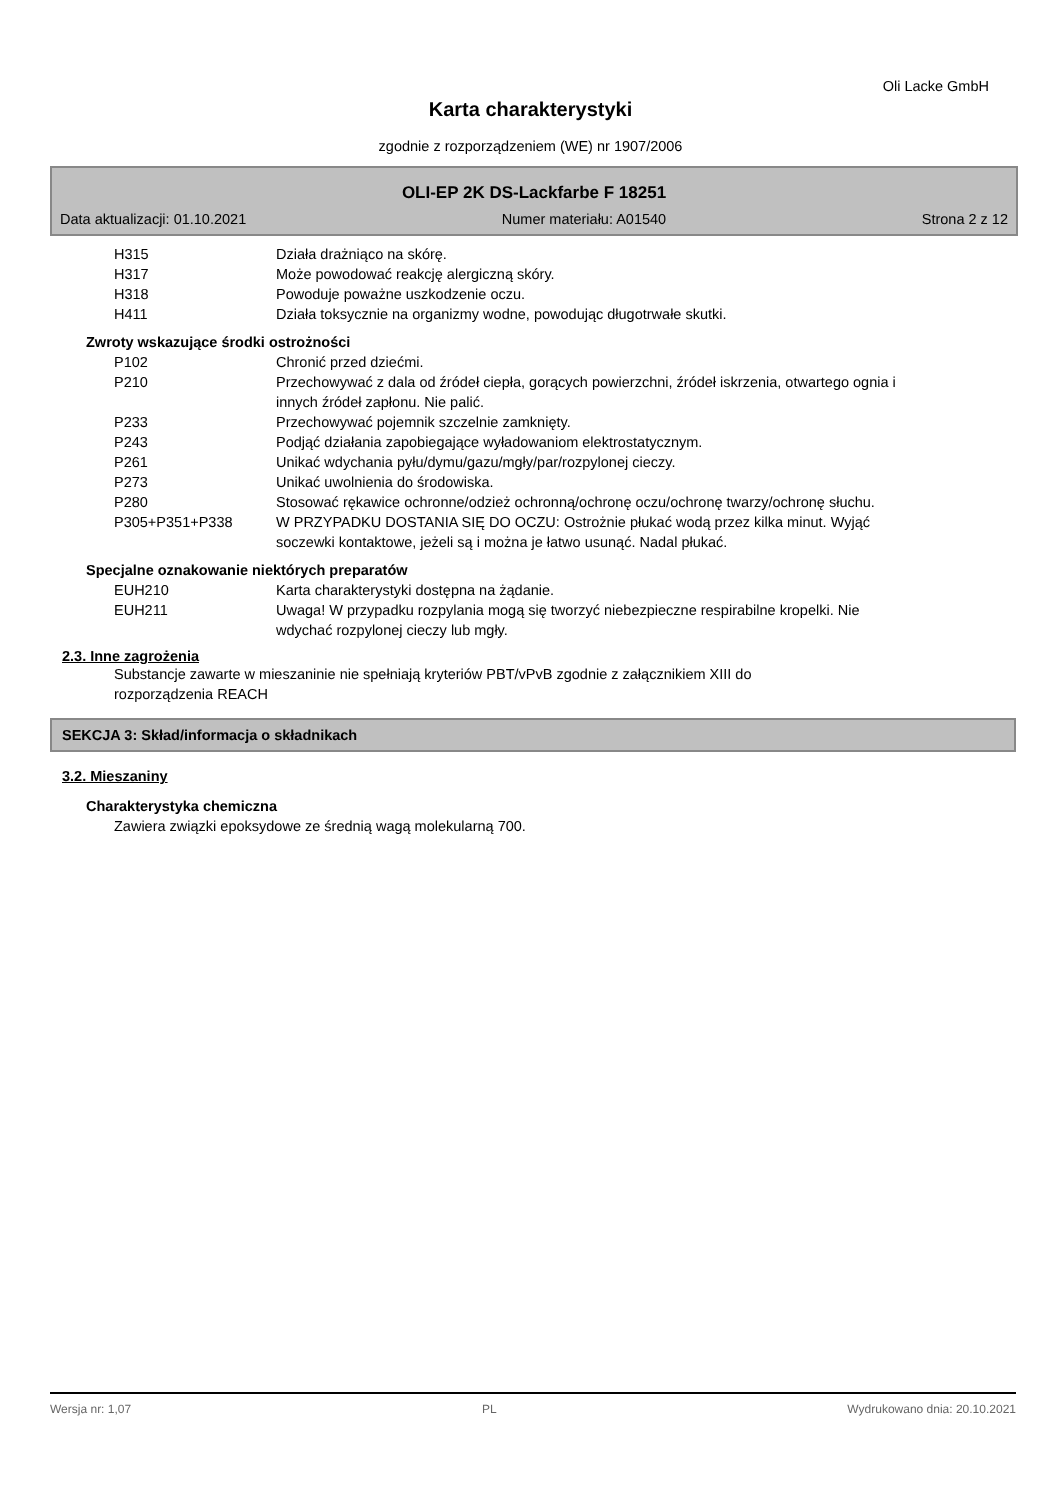Oli Lacke GmbH
Karta charakterystyki
zgodnie z rozporządzeniem (WE) nr 1907/2006
OLI-EP 2K DS-Lackfarbe F 18251
Data aktualizacji: 01.10.2021 Numer materiału: A01540 Strona 2 z 12
H315 Działa drażniąco na skórę.
H317 Może powodować reakcję alergiczną skóry.
H318 Powoduje poważne uszkodzenie oczu.
H411 Działa toksycznie na organizmy wodne, powodując długotrwałe skutki.
Zwroty wskazujące środki ostrożności
P102 Chronić przed dziećmi.
P210 Przechowywać z dala od źródeł ciepła, gorących powierzchni, źródeł iskrzenia, otwartego ognia i innych źródeł zapłonu. Nie palić.
P233 Przechowywać pojemnik szczelnie zamknięty.
P243 Podjąć działania zapobiegające wyładowaniom elektrostatycznym.
P261 Unikać wdychania pyłu/dymu/gazu/mgły/par/rozpylonej cieczy.
P273 Unikać uwolnienia do środowiska.
P280 Stosować rękawice ochronne/odzież ochronną/ochronę oczu/ochronę twarzy/ochronę słuchu.
P305+P351+P338 W PRZYPADKU DOSTANIA SIĘ DO OCZU: Ostrożnie płukać wodą przez kilka minut. Wyjąć soczewki kontaktowe, jeżeli są i można je łatwo usunąć. Nadal płukać.
Specjalne oznakowanie niektórych preparatów
EUH210 Karta charakterystyki dostępna na żądanie.
EUH211 Uwaga! W przypadku rozpylania mogą się tworzyć niebezpieczne respirabilne kropelki. Nie wdychać rozpylonej cieczy lub mgły.
2.3. Inne zagrożenia
Substancje zawarte w mieszaninie nie spełniają kryteriów PBT/vPvB zgodnie z załącznikiem XIII do rozporządzenia REACH
SEKCJA 3: Skład/informacja o składnikach
3.2. Mieszaniny
Charakterystyka chemiczna
Zawiera związki epoksydowe ze średnią wagą molekularną 700.
Wersja nr: 1,07 PL Wydrukowano dnia: 20.10.2021